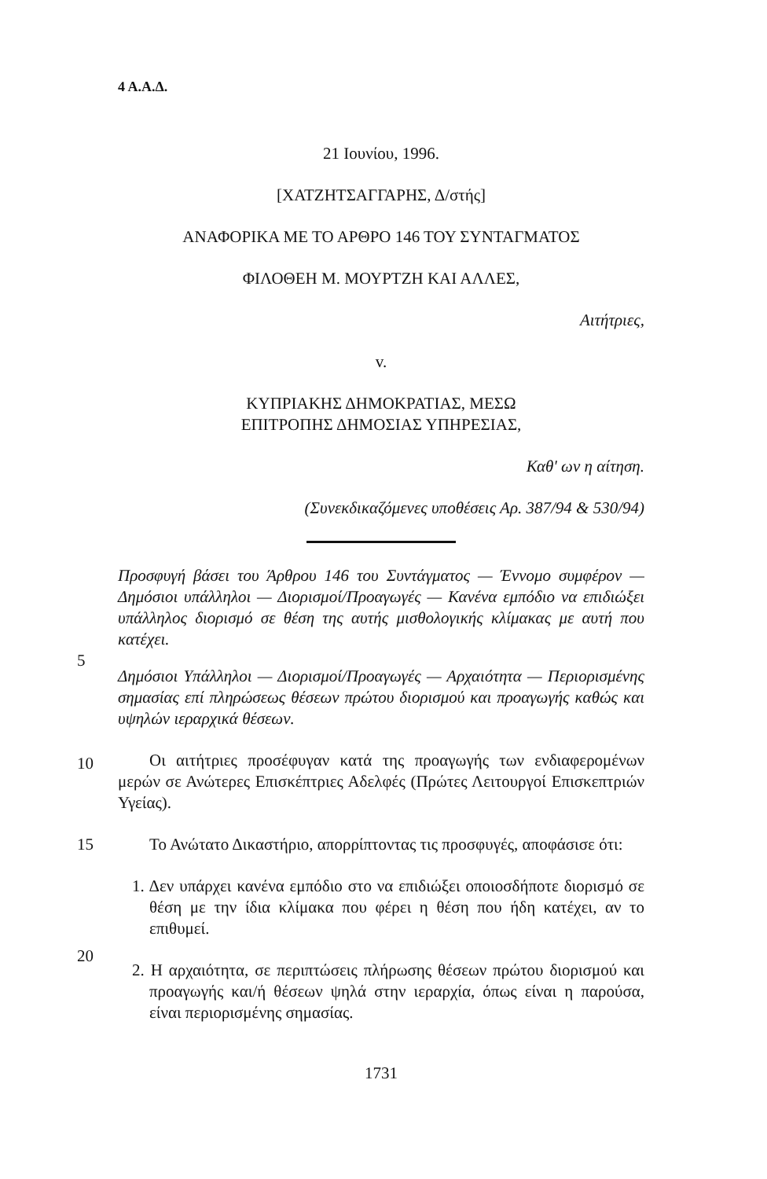4 Α.Α.Δ.
21 Ιουνίου, 1996.
[ΧΑΤΖΗΤΣΑΓΓΑΡΗΣ, Δ/στής]
ΑΝΑΦΟΡΙΚΑ ΜΕ ΤΟ ΑΡΘΡΟ 146 ΤΟΥ ΣΥΝΤΑΓΜΑΤΟΣ
ΦΙΛΟΘΕΗ Μ. ΜΟΥΡΤΖΗ ΚΑΙ ΑΛΛΕΣ,
Αιτήτριες,
v.
ΚΥΠΡΙΑΚΗΣ ΔΗΜΟΚΡΑΤΙΑΣ, ΜΕΣΩ
ΕΠΙΤΡΟΠΗΣ ΔΗΜΟΣΙΑΣ ΥΠΗΡΕΣΙΑΣ,
Καθ' ων η αίτηση.
(Συνεκδικαζόμενες υποθέσεις Αρ. 387/94 & 530/94)
Προσφυγή βάσει του Άρθρου 146 του Συντάγματος — Έννομο συμφέρον — Δημόσιοι υπάλληλοι — Διορισμοί/Προαγωγές — Κανένα εμπόδιο να επιδιώξει υπάλληλος διορισμό σε θέση της αυτής μισθολογικής κλίμακας με αυτή που κατέχει.
5
Δημόσιοι Υπάλληλοι — Διορισμοί/Προαγωγές — Αρχαιότητα — Περιορισμένης σημασίας επί πληρώσεως θέσεων πρώτου διορισμού και προαγωγής καθώς και υψηλών ιεραρχικά θέσεων.
10
Οι αιτήτριες προσέφυγαν κατά της προαγωγής των ενδιαφερομένων μερών σε Ανώτερες Επισκέπτριες Αδελφές (Πρώτες Λειτουργοί Επισκεπτριών Υγείας).
Το Ανώτατο Δικαστήριο, απορρίπτοντας τις προσφυγές, αποφάσισε ότι:
15
1. Δεν υπάρχει κανένα εμπόδιο στο να επιδιώξει οποιοσδήποτε διορισμό σε θέση με την ίδια κλίμακα που φέρει η θέση που ήδη κατέχει, αν το επιθυμεί.
20
2. Η αρχαιότητα, σε περιπτώσεις πλήρωσης θέσεων πρώτου διορισμού και προαγωγής και/ή θέσεων ψηλά στην ιεραρχία, όπως είναι η παρούσα, είναι περιορισμένης σημασίας.
1731